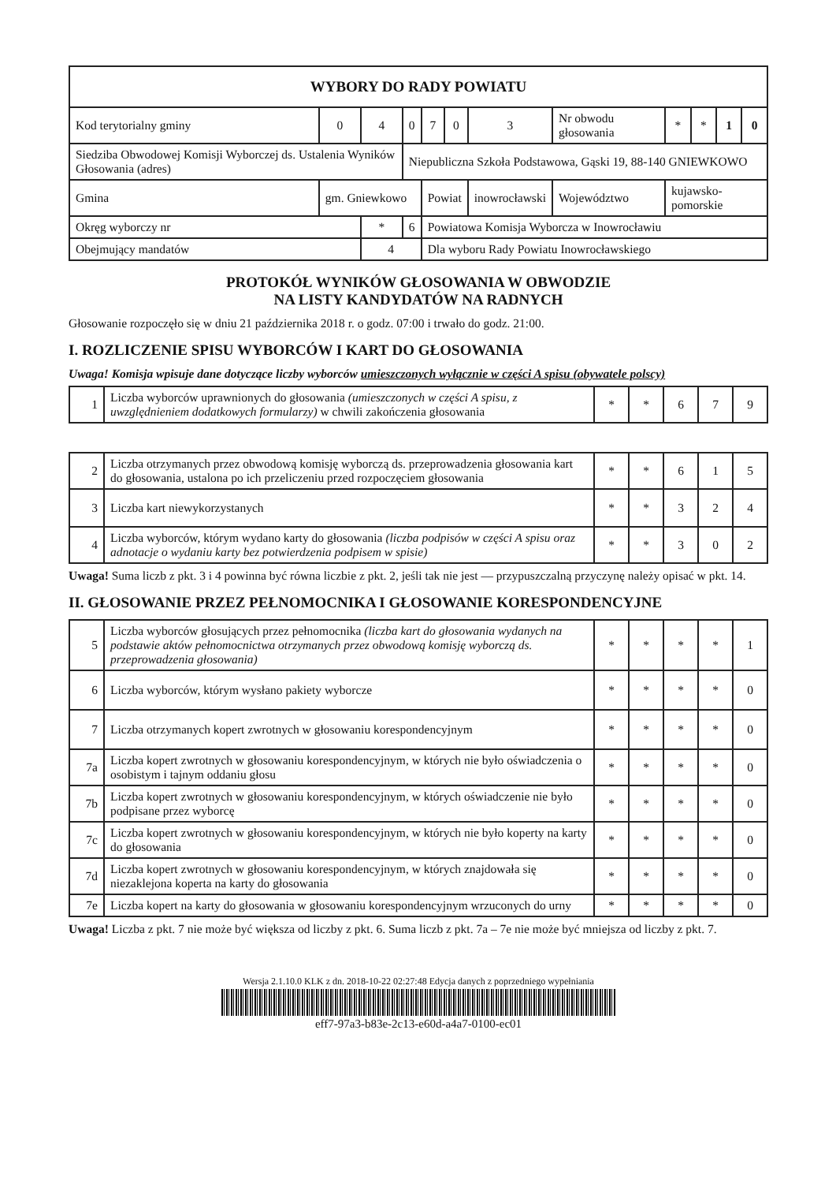| WYBORY DO RADY POWIATU | | | | | | | | | | | | | |
| --- | --- | --- | --- | --- | --- | --- | --- | --- | --- | --- | --- | --- | --- |
| Kod terytorialny gminy | | 0 | 4 | 0 | 7 | 0 | 3 | Nr obwodu głosowania | | * | * | 1 | 0 |
| Siedziba Obwodowej Komisji Wyborczej ds. Ustalenia Wyników Głosowania (adres) | | | | Niepubliczna Szkoła Podstawowa, Gąski 19, 88-140 GNIEWKOWO | | | | | | | | | |
| Gmina | gm. Gniewkowo | | | | Powiat | | inowrocławski | | Województwo | kujawsko-pomorskie | | | |
| Okręg wyborczy nr | | | * | 6 | Powiatowa Komisja Wyborcza w Inowrocławiu | | | | | | | | |
| Obejmujący mandatów | | | 4 | | Dla wyboru Rady Powiatu Inowrocławskiego | | | | | | | | |
PROTOKÓŁ WYNIKÓW GŁOSOWANIA W OBWODZIE
NA LISTY KANDYDATÓW NA RADNYCH
Głosowanie rozpoczęło się w dniu 21 października 2018 r. o godz. 07:00 i trwało do godz. 21:00.
I. ROZLICZENIE SPISU WYBORCÓW I KART DO GŁOSOWANIA
Uwaga! Komisja wpisuje dane dotyczące liczby wyborców umieszczonych wyłącznie w części A spisu (obywatele polscy)
| 1 | Liczba wyborców uprawnionych do głosowania (umieszczonych w części A spisu, z uwzględnieniem dodatkowych formularzy) w chwili zakończenia głosowania | * | * | 6 | 7 | 9 |
| 2 | Liczba otrzymanych przez obwodową komisję wyborczą ds. przeprowadzenia głosowania kart do głosowania, ustalona po ich przeliczeniu przed rozpoczęciem głosowania | * | * | 6 | 1 | 5 |
| 3 | Liczba kart niewykorzystanych | * | * | 3 | 2 | 4 |
| 4 | Liczba wyborców, którym wydano karty do głosowania (liczba podpisów w części A spisu oraz adnotacje o wydaniu karty bez potwierdzenia podpisem w spisie) | * | * | 3 | 0 | 2 |
Uwaga! Suma liczb z pkt. 3 i 4 powinna być równa liczbie z pkt. 2, jeśli tak nie jest — przypuszczalną przyczynę należy opisać w pkt. 14.
II. GŁOSOWANIE PRZEZ PEŁNOMOCNIKA I GŁOSOWANIE KORESPONDENCYJNE
| 5 | Liczba wyborców głosujących przez pełnomocnika (liczba kart do głosowania wydanych na podstawie aktów pełnomocnictwa otrzymanych przez obwodową komisję wyborczą ds. przeprowadzenia głosowania) | * | * | * | * | 1 |
| 6 | Liczba wyborców, którym wysłano pakiety wyborcze | * | * | * | * | 0 |
| 7 | Liczba otrzymanych kopert zwrotnych w głosowaniu korespondencyjnym | * | * | * | * | 0 |
| 7a | Liczba kopert zwrotnych w głosowaniu korespondencyjnym, w których nie było oświadczenia o osobistym i tajnym oddaniu głosu | * | * | * | * | 0 |
| 7b | Liczba kopert zwrotnych w głosowaniu korespondencyjnym, w których oświadczenie nie było podpisane przez wyborcę | * | * | * | * | 0 |
| 7c | Liczba kopert zwrotnych w głosowaniu korespondencyjnym, w których nie było koperty na karty do głosowania | * | * | * | * | 0 |
| 7d | Liczba kopert zwrotnych w głosowaniu korespondencyjnym, w których znajdowała się niezaklejona koperta na karty do głosowania | * | * | * | * | 0 |
| 7e | Liczba kopert na karty do głosowania w głosowaniu korespondencyjnym wrzuconych do urny | * | * | * | * | 0 |
Uwaga! Liczba z pkt. 7 nie może być większa od liczby z pkt. 6. Suma liczb z pkt. 7a – 7e nie może być mniejsza od liczby z pkt. 7.
Wersja 2.1.10.0 KLK z dn. 2018-10-22 02:27:48 Edycja danych z poprzedniego wypełniania
eff7-97a3-b83e-2c13-e60d-a4a7-0100-ec01